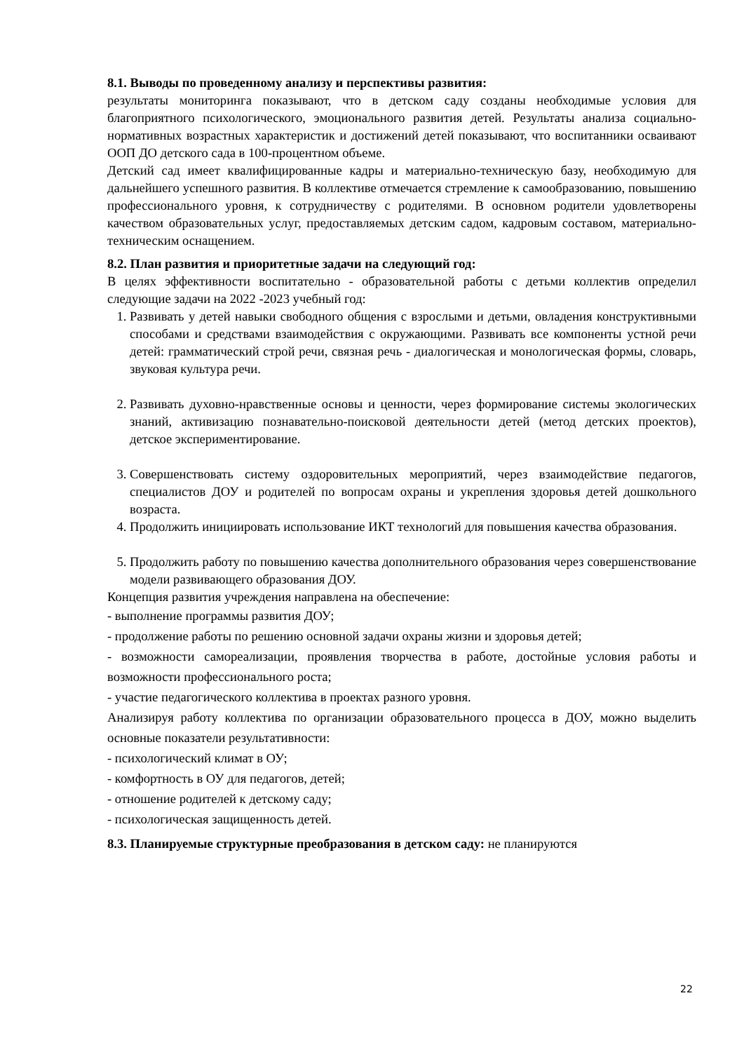8.1. Выводы по проведенному анализу и перспективы развития:
результаты мониторинга показывают, что в детском саду созданы необходимые условия для благоприятного психологического, эмоционального развития детей. Результаты анализа социально-нормативных возрастных характеристик и достижений детей показывают, что воспитанники осваивают ООП ДО детского сада в 100-процентном объеме.
Детский сад имеет квалифицированные кадры и материально-техническую базу, необходимую для дальнейшего успешного развития. В коллективе отмечается стремление к самообразованию, повышению профессионального уровня, к сотрудничеству с родителями. В основном родители удовлетворены качеством образовательных услуг, предоставляемых детским садом, кадровым составом, материально-техническим оснащением.
8.2. План развития и приоритетные задачи на следующий год:
В целях эффективности воспитательно - образовательной работы с детьми коллектив определил следующие задачи на 2022 -2023 учебный год:
1. Развивать у детей навыки свободного общения с взрослыми и детьми, овладения конструктивными способами и средствами взаимодействия с окружающими. Развивать все компоненты устной речи детей: грамматический строй речи, связная речь - диалогическая и монологическая формы, словарь, звуковая культура речи.
2. Развивать духовно-нравственные основы и ценности, через формирование системы экологических знаний, активизацию познавательно-поисковой деятельности детей (метод детских проектов), детское экспериментирование.
3. Совершенствовать систему оздоровительных мероприятий, через взаимодействие педагогов, специалистов ДОУ и родителей по вопросам охраны и укрепления здоровья детей дошкольного возраста.
4. Продолжить инициировать использование ИКТ технологий для повышения качества образования.
5. Продолжить работу по повышению качества дополнительного образования через совершенствование модели развивающего образования ДОУ.
Концепция развития учреждения направлена на обеспечение:
- выполнение программы развития ДОУ;
- продолжение работы по решению основной задачи охраны жизни и здоровья детей;
- возможности самореализации, проявления творчества в работе, достойные условия работы и возможности профессионального роста;
- участие педагогического коллектива в проектах разного уровня.
Анализируя работу коллектива по организации образовательного процесса в ДОУ, можно выделить основные показатели результативности:
- психологический климат в ОУ;
- комфортность в ОУ для педагогов, детей;
- отношение родителей к детскому саду;
- психологическая защищенность детей.
8.3. Планируемые структурные преобразования в детском саду: не планируются
22